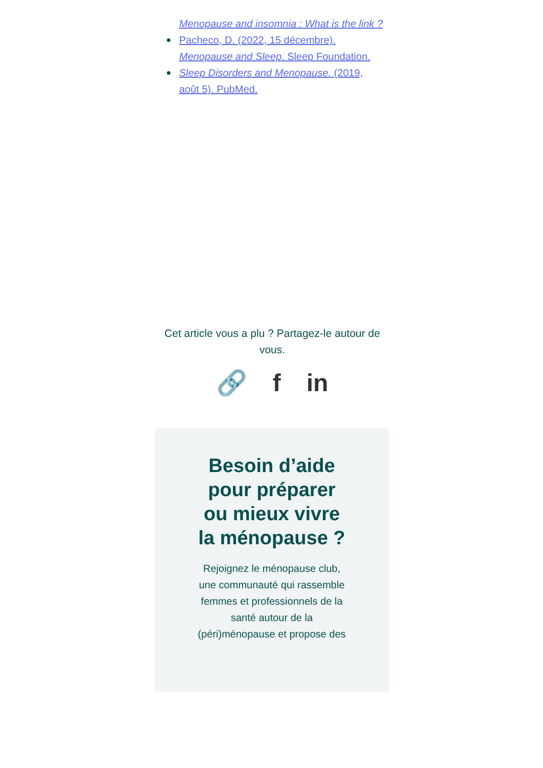Menopause and insomnia : What is the link ?
Pacheco, D. (2022, 15 décembre). Menopause and Sleep. Sleep Foundation.
Sleep Disorders and Menopause. (2019, août 5). PubMed.
Cet article vous a plu ? Partagez-le autour de vous.
🔗 f in
Besoin d’aide pour préparer ou mieux vivre la ménopause ?
Rejoignez le ménopause club, une communauté qui rassemble femmes et professionnels de la santé autour de la (péri)ménopause et propose des